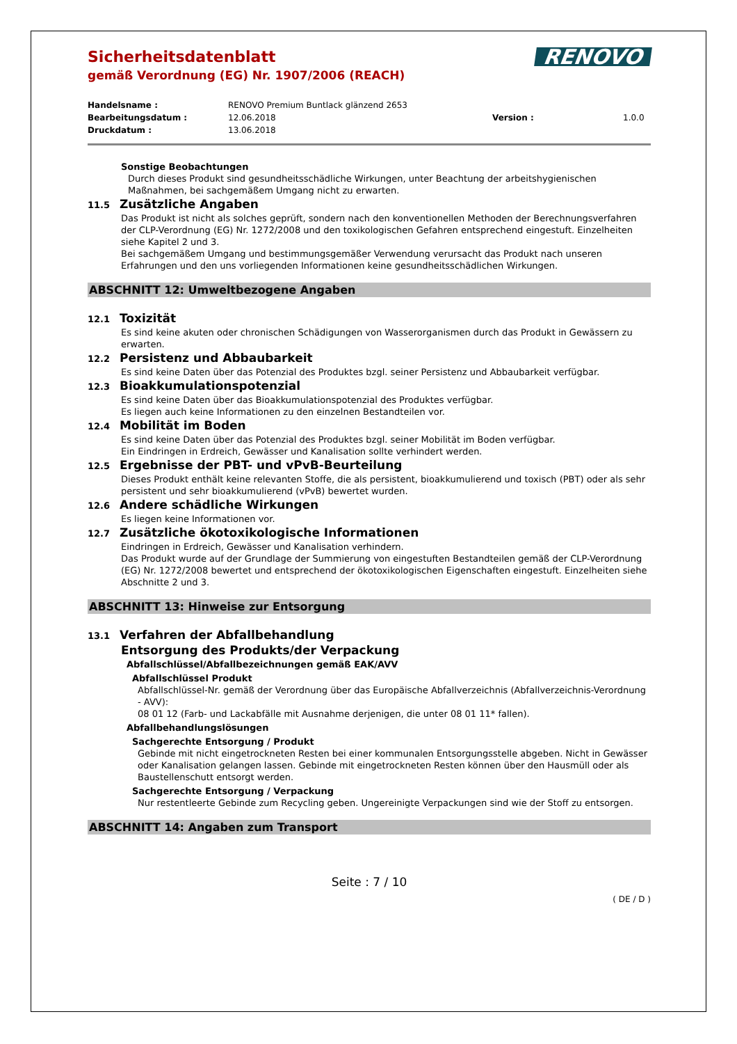RENOVO
Sicherheitsdatenblatt
gemäß Verordnung (EG) Nr. 1907/2006 (REACH)
Handelsname : RENOVO Premium Buntlack glänzend 2653 Bearbeitungsdatum : 12.06.2018 Version : 1.0.0 Druckdatum : 13.06.2018
Sonstige Beobachtungen
Durch dieses Produkt sind gesundheitsschädliche Wirkungen, unter Beachtung der arbeitshygienischen Maßnahmen, bei sachgemäßem Umgang nicht zu erwarten.
11.5 Zusätzliche Angaben
Das Produkt ist nicht als solches geprüft, sondern nach den konventionellen Methoden der Berechnungsverfahren der CLP-Verordnung (EG) Nr. 1272/2008 und den toxikologischen Gefahren entsprechend eingestuft. Einzelheiten siehe Kapitel 2 und 3.
Bei sachgemäßem Umgang und bestimmungsgemäßer Verwendung verursacht das Produkt nach unseren Erfahrungen und den uns vorliegenden Informationen keine gesundheitsschädlichen Wirkungen.
ABSCHNITT 12: Umweltbezogene Angaben
12.1 Toxizität
Es sind keine akuten oder chronischen Schädigungen von Wasserorganismen durch das Produkt in Gewässern zu erwarten.
12.2 Persistenz und Abbaubarkeit
Es sind keine Daten über das Potenzial des Produktes bzgl. seiner Persistenz und Abbaubarkeit verfügbar.
12.3 Bioakkumulationspotenzial
Es sind keine Daten über das Bioakkumulationspotenzial des Produktes verfügbar.
Es liegen auch keine Informationen zu den einzelnen Bestandteilen vor.
12.4 Mobilität im Boden
Es sind keine Daten über das Potenzial des Produktes bzgl. seiner Mobilität im Boden verfügbar.
Ein Eindringen in Erdreich, Gewässer und Kanalisation sollte verhindert werden.
12.5 Ergebnisse der PBT- und vPvB-Beurteilung
Dieses Produkt enthält keine relevanten Stoffe, die als persistent, bioakkumulierend und toxisch (PBT) oder als sehr persistent und sehr bioakkumulierend (vPvB) bewertet wurden.
12.6 Andere schädliche Wirkungen
Es liegen keine Informationen vor.
12.7 Zusätzliche ökotoxikologische Informationen
Eindringen in Erdreich, Gewässer und Kanalisation verhindern.
Das Produkt wurde auf der Grundlage der Summierung von eingestuften Bestandteilen gemäß der CLP-Verordnung (EG) Nr. 1272/2008 bewertet und entsprechend der ökotoxikologischen Eigenschaften eingestuft. Einzelheiten siehe Abschnitte 2 und 3.
ABSCHNITT 13: Hinweise zur Entsorgung
13.1 Verfahren der Abfallbehandlung
Entsorgung des Produkts/der Verpackung
Abfallschlüssel/Abfallbezeichnungen gemäß EAK/AVV
Abfallschlüssel Produkt
Abfallschlüssel-Nr. gemäß der Verordnung über das Europäische Abfallverzeichnis (Abfallverzeichnis-Verordnung - AVV):
08 01 12 (Farb- und Lackabfälle mit Ausnahme derjenigen, die unter 08 01 11* fallen).
Abfallbehandlungslösungen
Sachgerechte Entsorgung / Produkt
Gebinde mit nicht eingetrockneten Resten bei einer kommunalen Entsorgungsstelle abgeben. Nicht in Gewässer oder Kanalisation gelangen lassen. Gebinde mit eingetrockneten Resten können über den Hausmüll oder als Baustellenschutt entsorgt werden.
Sachgerechte Entsorgung / Verpackung
Nur restentleerte Gebinde zum Recycling geben. Ungereinigte Verpackungen sind wie der Stoff zu entsorgen.
ABSCHNITT 14: Angaben zum Transport
Seite : 7 / 10
( DE / D )